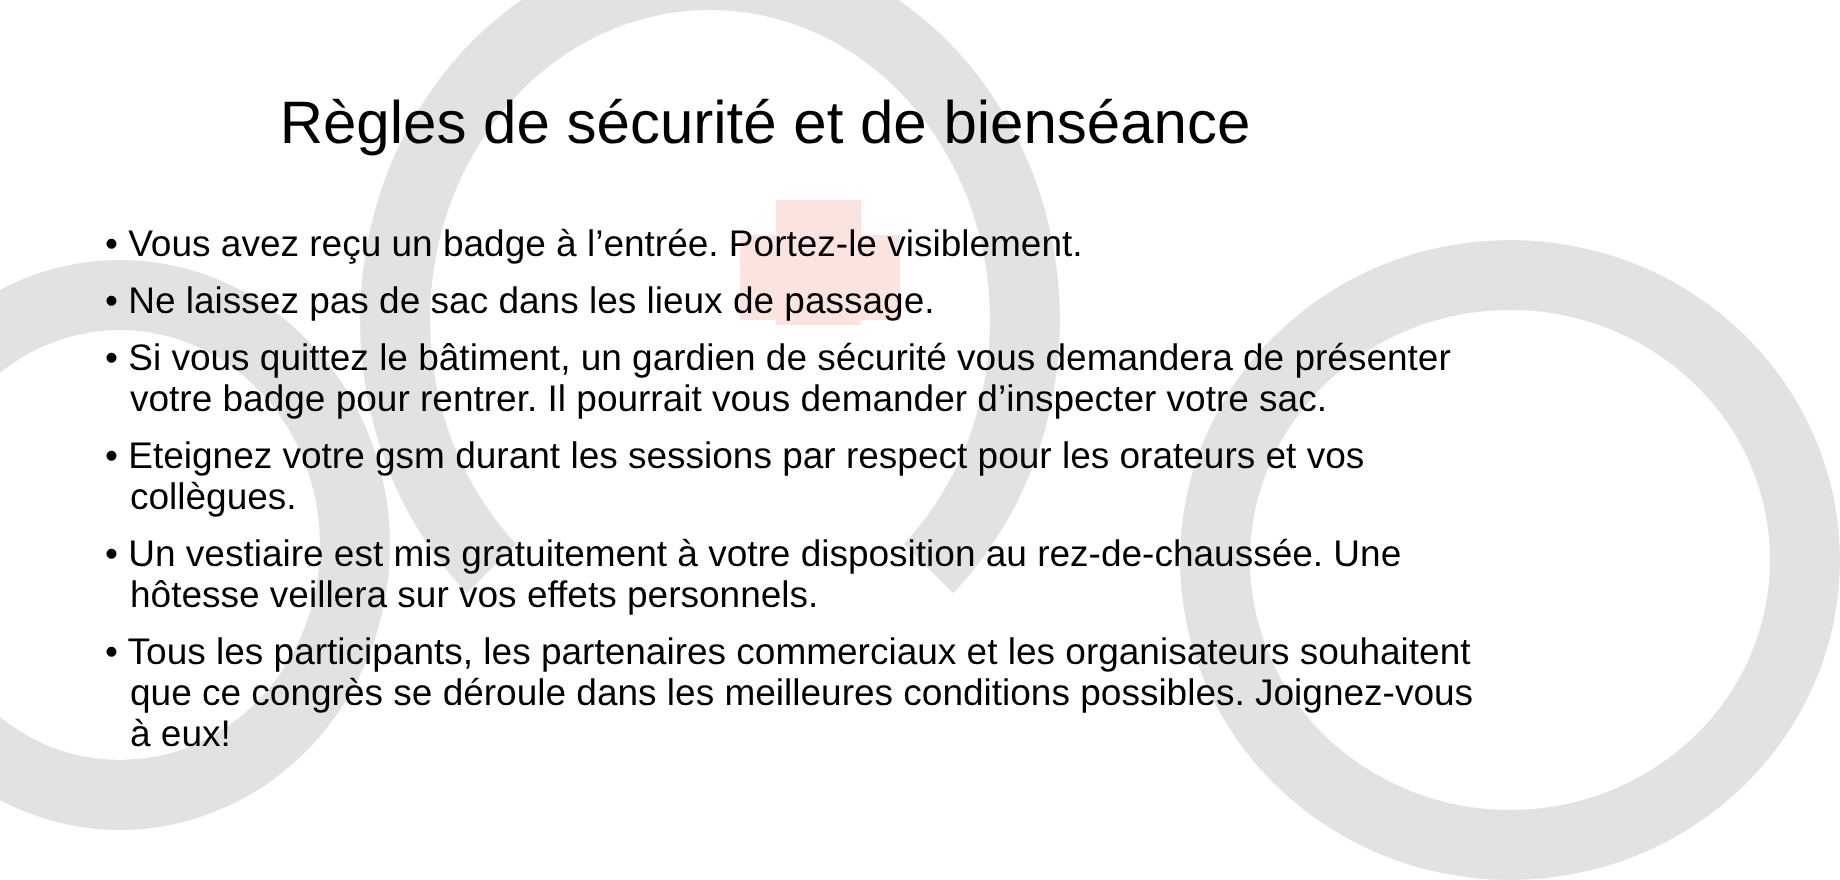Règles de sécurité et de bienséance
• Vous avez reçu un badge à l’entrée. Portez-le visiblement.
• Ne laissez pas de sac dans les lieux de passage.
• Si vous quittez le bâtiment, un gardien de sécurité vous demandera de présenter votre badge pour rentrer. Il pourrait vous demander d’inspecter votre sac.
• Eteignez votre gsm durant les sessions par respect pour les orateurs et vos collègues.
• Un vestiaire est mis gratuitement à votre disposition au rez-de-chaussée. Une hôtesse veillera sur vos effets personnels.
• Tous les participants, les partenaires commerciaux et les organisateurs souhaitent que ce congrès se déroule dans les meilleures conditions possibles. Joignez-vous à eux!